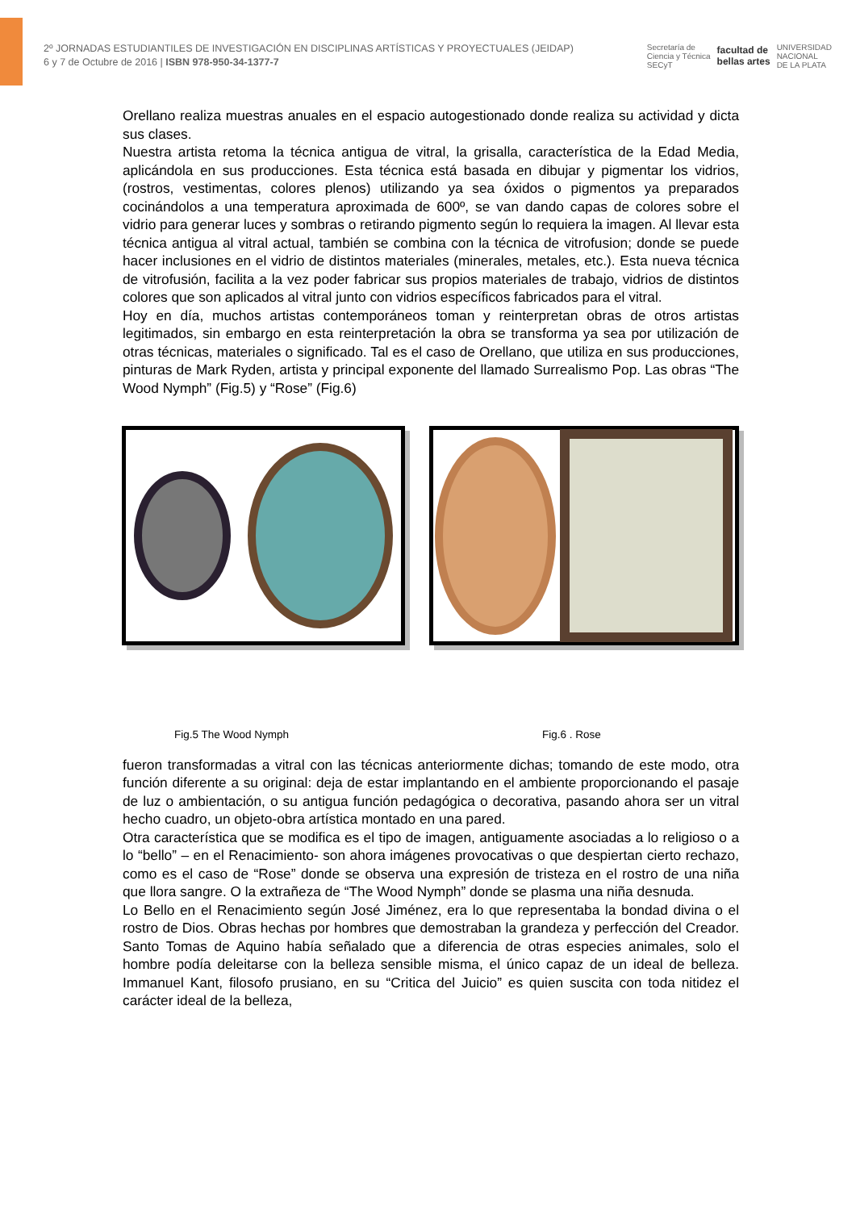2º JORNADAS ESTUDIANTILES DE INVESTIGACIÓN EN DISCIPLINAS ARTÍSTICAS Y PROYECTUALES (JEIDAP)
6 y 7 de Octubre de 2016 | ISBN 978-950-34-1377-7
Secretaría de
Ciencia y Técnica
SECyT facultad de
bellas artes UNIVERSIDAD
NACIONAL
DE LA PLATA
Orellano realiza muestras anuales en el espacio autogestionado donde realiza su actividad y dicta sus clases.
Nuestra artista retoma la técnica antigua de vitral, la grisalla, característica de la Edad Media, aplicándola en sus producciones. Esta técnica está basada en dibujar y pigmentar los vidrios, (rostros, vestimentas, colores plenos) utilizando ya sea óxidos o pigmentos ya preparados cocinándolos a una temperatura aproximada de 600º, se van dando capas de colores sobre el vidrio para generar luces y sombras o retirando pigmento según lo requiera la imagen. Al llevar esta técnica antigua al vitral actual, también se combina con la técnica de vitrofusion; donde se puede hacer inclusiones en el vidrio de distintos materiales (minerales, metales, etc.). Esta nueva técnica de vitrofusión, facilita a la vez poder fabricar sus propios materiales de trabajo, vidrios de distintos colores que son aplicados al vitral junto con vidrios específicos fabricados para el vitral.
Hoy en día, muchos artistas contemporáneos toman y reinterpretan obras de otros artistas legitimados, sin embargo en esta reinterpretación la obra se transforma ya sea por utilización de otras técnicas, materiales o significado. Tal es el caso de Orellano, que utiliza en sus producciones, pinturas de Mark Ryden, artista y principal exponente del llamado Surrealismo Pop. Las obras “The Wood Nymph” (Fig.5) y “Rose” (Fig.6)
Fig.5 The Wood Nymph Fig.6 . Rose
fueron transformadas a vitral con las técnicas anteriormente dichas; tomando de este modo, otra función diferente a su original: deja de estar implantando en el ambiente proporcionando el pasaje de luz o ambientación, o su antigua función pedagógica o decorativa, pasando ahora ser un vitral hecho cuadro, un objeto-obra artística montado en una pared.
Otra característica que se modifica es el tipo de imagen, antiguamente asociadas a lo religioso o a lo “bello” – en el Renacimiento- son ahora imágenes provocativas o que despiertan cierto rechazo, como es el caso de “Rose” donde se observa una expresión de tristeza en el rostro de una niña que llora sangre. O la extrañeza de “The Wood Nymph” donde se plasma una niña desnuda.
Lo Bello en el Renacimiento según José Jiménez, era lo que representaba la bondad divina o el rostro de Dios. Obras hechas por hombres que demostraban la grandeza y perfección del Creador. Santo Tomas de Aquino había señalado que a diferencia de otras especies animales, solo el hombre podía deleitarse con la belleza sensible misma, el único capaz de un ideal de belleza. Immanuel Kant, filosofo prusiano, en su “Critica del Juicio” es quien suscita con toda nitidez el carácter ideal de la belleza,